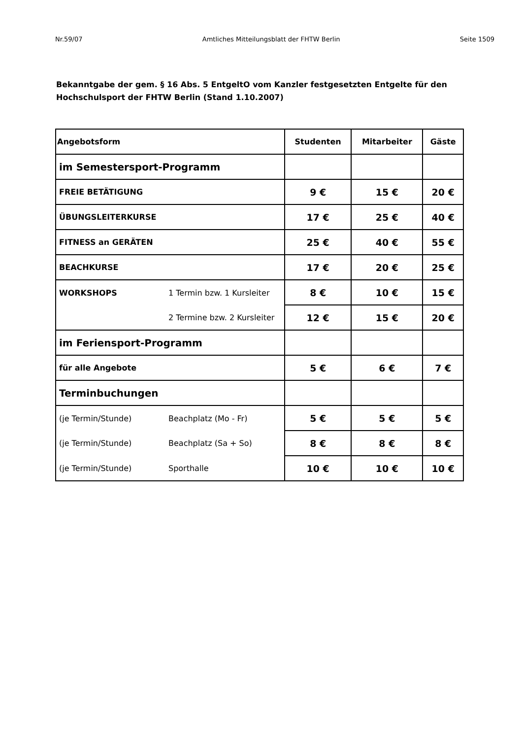Nr.59/07 Amtliches Mitteilungsblatt der FHTW Berlin Seite 1509
Bekanntgabe der gem. § 16 Abs. 5 EntgeltO vom Kanzler festgesetzten Entgelte für den Hochschulsport der FHTW Berlin (Stand 1.10.2007)
| Angebotsform | Studenten | Mitarbeiter | Gäste |
| --- | --- | --- | --- |
| im Semestersport-Programm | | | |
| FREIE BETÄTIGUNG | 9 € | 15 € | 20 € |
| ÜBUNGSLEITERKURSE | 17 € | 25 € | 40 € |
| FITNESS an GERÄTEN | 25 € | 40 € | 55 € |
| BEACHKURSE | 17 € | 20 € | 25 € |
| WORKSHOPS 1 Termin bzw. 1 Kursleiter | 8 € | 10 € | 15 € |
| 2 Termine bzw. 2 Kursleiter | 12 € | 15 € | 20 € |
| im Feriensport-Programm | | | |
| für alle Angebote | 5 € | 6 € | 7 € |
| Terminbuchungen | | | |
| (je Termin/Stunde) Beachplatz (Mo - Fr) | 5 € | 5 € | 5 € |
| (je Termin/Stunde) Beachplatz (Sa + So) | 8 € | 8 € | 8 € |
| (je Termin/Stunde) Sporthalle | 10 € | 10 € | 10 € |